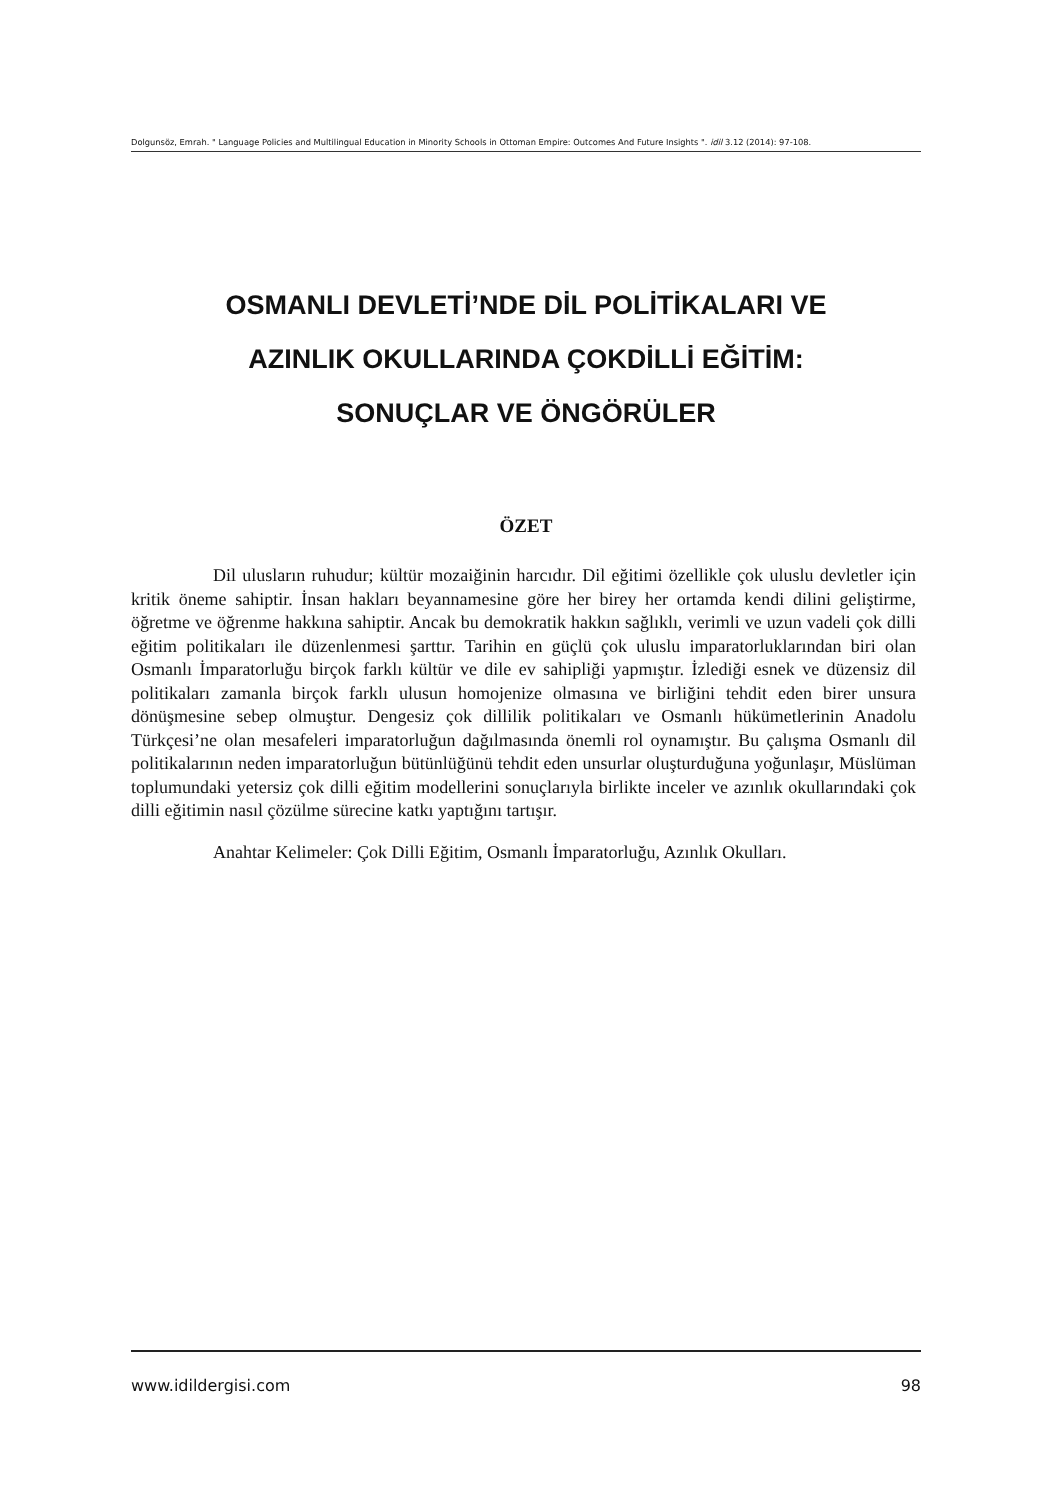Dolgunsöz, Emrah. " Language Policies and Multilingual Education in Minority Schools in Ottoman Empire: Outcomes And Future Insights ". idil 3.12 (2014): 97-108.
OSMANLI DEVLETİ’NDE DİL POLİTİKALARI VE
AZINLIK OKULLARINDA ÇOKDİLLİ EĞİTİM:
SONUÇLAR VE ÖNGÖRÜLER
ÖZET
Dil ulusların ruhudur; kültür mozaiğinin harcıdır. Dil eğitimi özellikle çok uluslu devletler için kritik öneme sahiptir. İnsan hakları beyannamesine göre her birey her ortamda kendi dilini geliştirme, öğretme ve öğrenme hakkına sahiptir. Ancak bu demokratik hakkın sağlıklı, verimli ve uzun vadeli çok dilli eğitim politikaları ile düzenlenmesi şarttır. Tarihin en güçlü çok uluslu imparatorluklarından biri olan Osmanlı İmparatorluğu birçok farklı kültür ve dile ev sahipliği yapmıştır. İzlediği esnek ve düzensiz dil politikaları zamanla birçok farklı ulusun homojenize olmasına ve birliğini tehdit eden birer unsura dönüşmesine sebep olmuştur. Dengesiz çok dillilik politikaları ve Osmanlı hükümetlerinin Anadolu Türkçesi’ne olan mesafeleri imparatorluğun dağılmasında önemli rol oynamıştır. Bu çalışma Osmanlı dil politikalarının neden imparatorluğun bütünlüğünü tehdit eden unsurlar oluşturduğuna yoğunlaşır, Müslüman toplumundaki yetersiz çok dilli eğitim modellerini sonuçlarıyla birlikte inceler ve azınlık okullarındaki çok dilli eğitimin nasıl çözülme sürecine katkı yaptığını tartışır.
Anahtar Kelimeler: Çok Dilli Eğitim, Osmanlı İmparatorluğu, Azınlık Okulları.
www.idildergisi.com 98